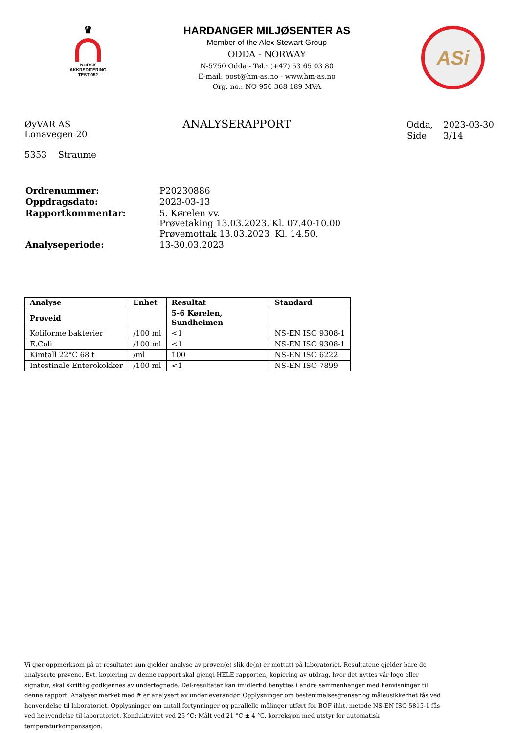♛
NORSK
AKKREDITERING
TEST 052
HARDANGER MILJØSENTER AS
Member of the Alex Stewart Group
ODDA - NORWAY
N-5750 Odda - Tel.: (+47) 53 65 03 80
E-mail: post@hm-as.no - www.hm-as.no
Org. no.: NO 956 368 189 MVA
ASi
ØyVAR AS
Lonavegen 20
5353 Straume
ANALYSERAPPORT
| Odda, | 2023-03-30 |
| Side | 3/14 |
| Ordrenummer: | P20230886 |
| Oppdragsdato: | 2023-03-13 |
| Rapportkommentar: | 5. Kørelen vv. Prøvetaking 13.03.2023. Kl. 07.40-10.00 Prøvemottak 13.03.2023. Kl. 14.50. |
| Analyseperiode: | 13-30.03.2023 |
| Analyse | Enhet | Resultat | Standard |
| --- | --- | --- | --- |
| Prøveid | | 5-6 Kørelen, Sundheimen | |
| Koliforme bakterier | /100 ml | <1 | NS-EN ISO 9308-1 |
| E.Coli | /100 ml | <1 | NS-EN ISO 9308-1 |
| Kimtall 22°C 68 t | /ml | 100 | NS-EN ISO 6222 |
| Intestinale Enterokokker | /100 ml | <1 | NS-EN ISO 7899 |
Vi gjør oppmerksom på at resultatet kun gjelder analyse av prøven(e) slik de(n) er mottatt på laboratoriet. Resultatene gjelder bare de analyserte prøvene. Evt. kopiering av denne rapport skal gjengi HELE rapporten, kopiering av utdrag, hvor det nyttes vår logo eller signatur, skal skriftlig godkjennes av undertegnede. Del-resultater kan imidlertid benyttes i andre sammenhenger med henvisninger til denne rapport. Analyser merket med # er analysert av underleverandør. Opplysninger om bestemmelsesgrenser og måleusikkerhet fås ved henvendelse til laboratoriet. Opplysninger om antall fortynninger og parallelle målinger utført for BOF ihht. metode NS-EN ISO 5815-1 fås ved henvendelse til laboratoriet. Konduktivitet ved 25 °C: Målt ved 21 °C ± 4 °C, korreksjon med utstyr for automatisk temperaturkompensasjon.